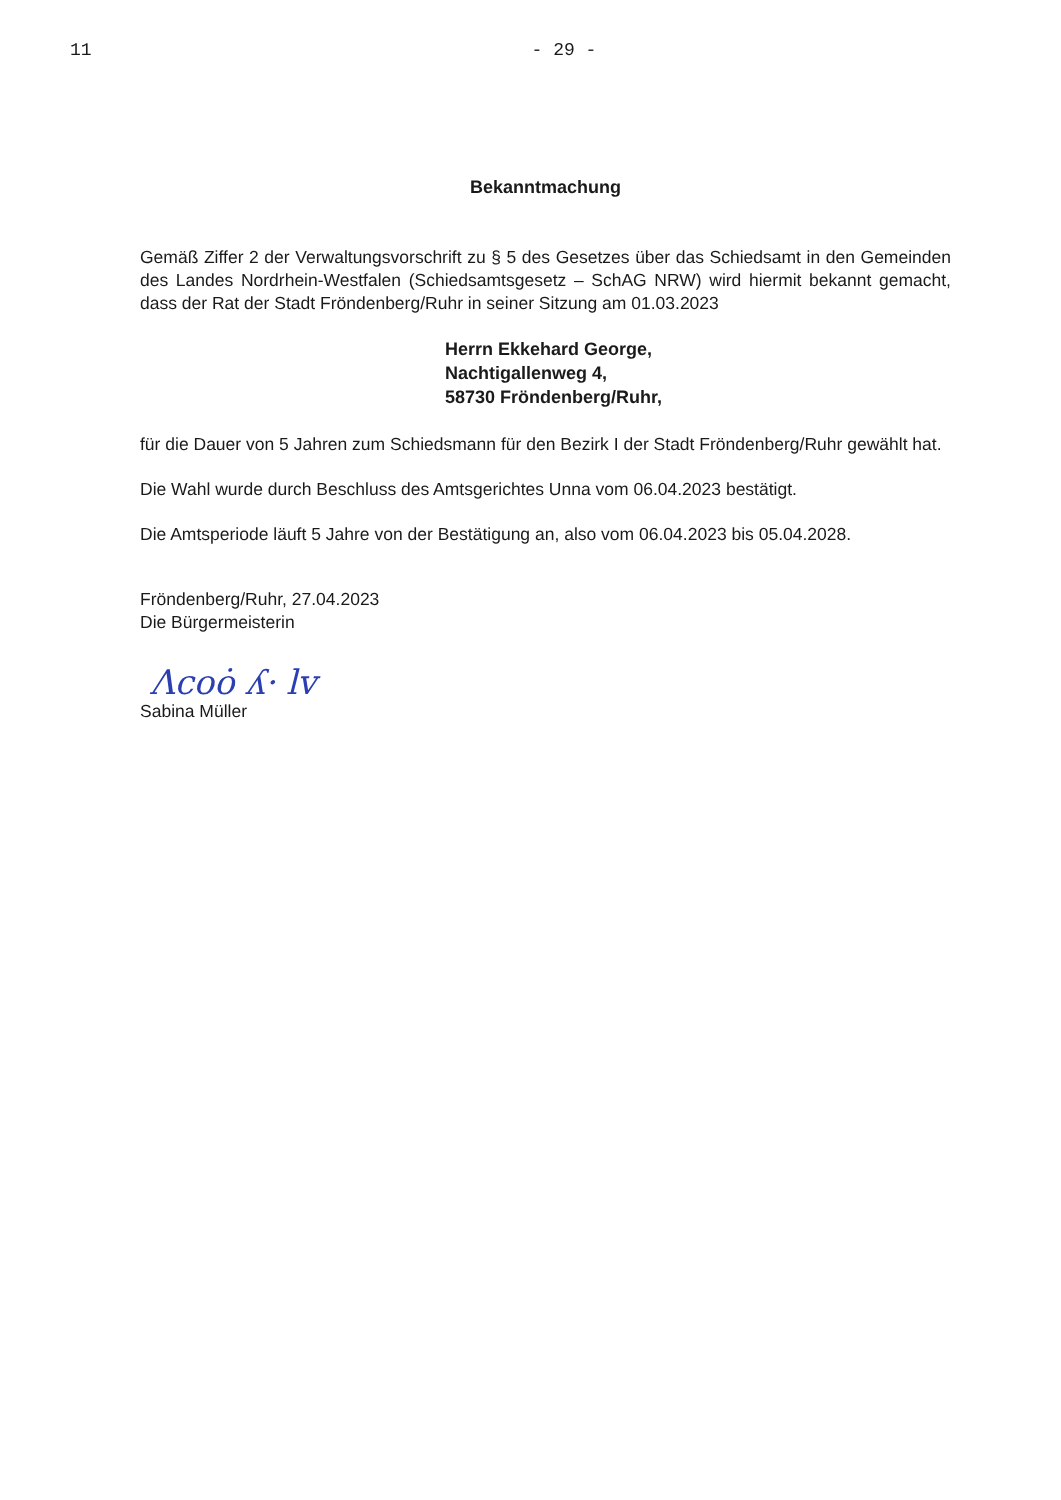11 - 29 -
Bekanntmachung
Gemäß Ziffer 2 der Verwaltungsvorschrift zu § 5 des Gesetzes über das Schiedsamt in den Gemeinden des Landes Nordrhein-Westfalen (Schiedsamtsgesetz – SchAG NRW) wird hiermit bekannt gemacht, dass der Rat der Stadt Fröndenberg/Ruhr in seiner Sitzung am 01.03.2023
Herrn Ekkehard George,
Nachtigallenweg 4,
58730 Fröndenberg/Ruhr,
für die Dauer von 5 Jahren zum Schiedsmann für den Bezirk I der Stadt Fröndenberg/Ruhr gewählt hat.
Die Wahl wurde durch Beschluss des Amtsgerichtes Unna vom 06.04.2023 bestätigt.
Die Amtsperiode läuft 5 Jahre von der Bestätigung an, also vom 06.04.2023 bis 05.04.2028.
Fröndenberg/Ruhr, 27.04.2023
Die Bürgermeisterin
Λcoȯ ʎ· lv
Sabina Müller